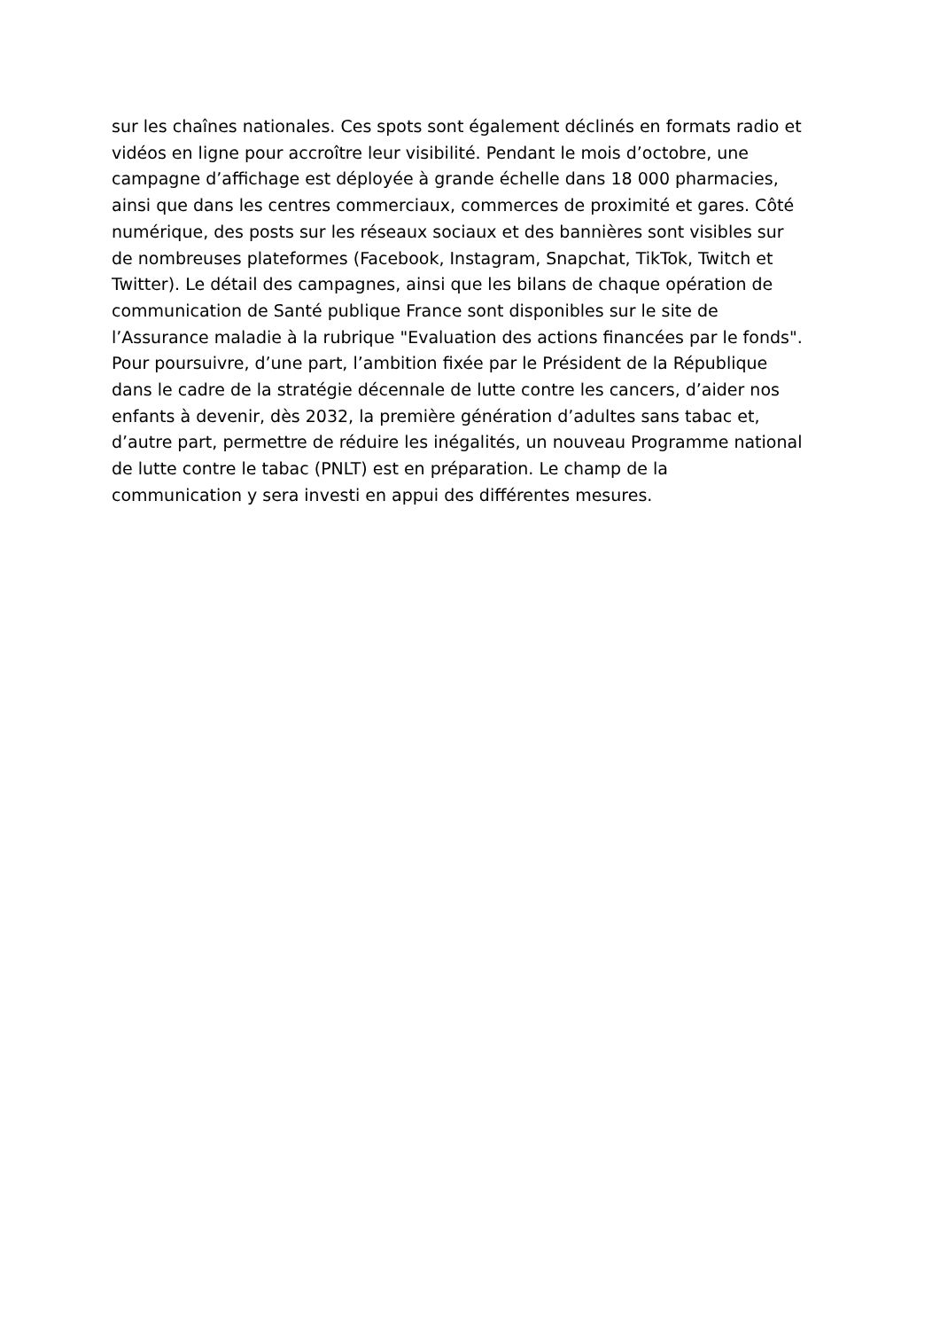sur les chaînes nationales. Ces spots sont également déclinés en formats radio et
vidéos en ligne pour accroître leur visibilité. Pendant le mois d’octobre, une
campagne d’affichage est déployée à grande échelle dans 18 000 pharmacies,
ainsi que dans les centres commerciaux, commerces de proximité et gares. Côté
numérique, des posts sur les réseaux sociaux et des bannières sont visibles sur
de nombreuses plateformes (Facebook, Instagram, Snapchat, TikTok, Twitch et
Twitter). Le détail des campagnes, ainsi que les bilans de chaque opération de
communication de Santé publique France sont disponibles sur le site de
l’Assurance maladie à la rubrique "Evaluation des actions financées par le fonds".
Pour poursuivre, d’une part, l’ambition fixée par le Président de la République
dans le cadre de la stratégie décennale de lutte contre les cancers, d’aider nos
enfants à devenir, dès 2032, la première génération d’adultes sans tabac et,
d’autre part, permettre de réduire les inégalités, un nouveau Programme national
de lutte contre le tabac (PNLT) est en préparation. Le champ de la
communication y sera investi en appui des différentes mesures.